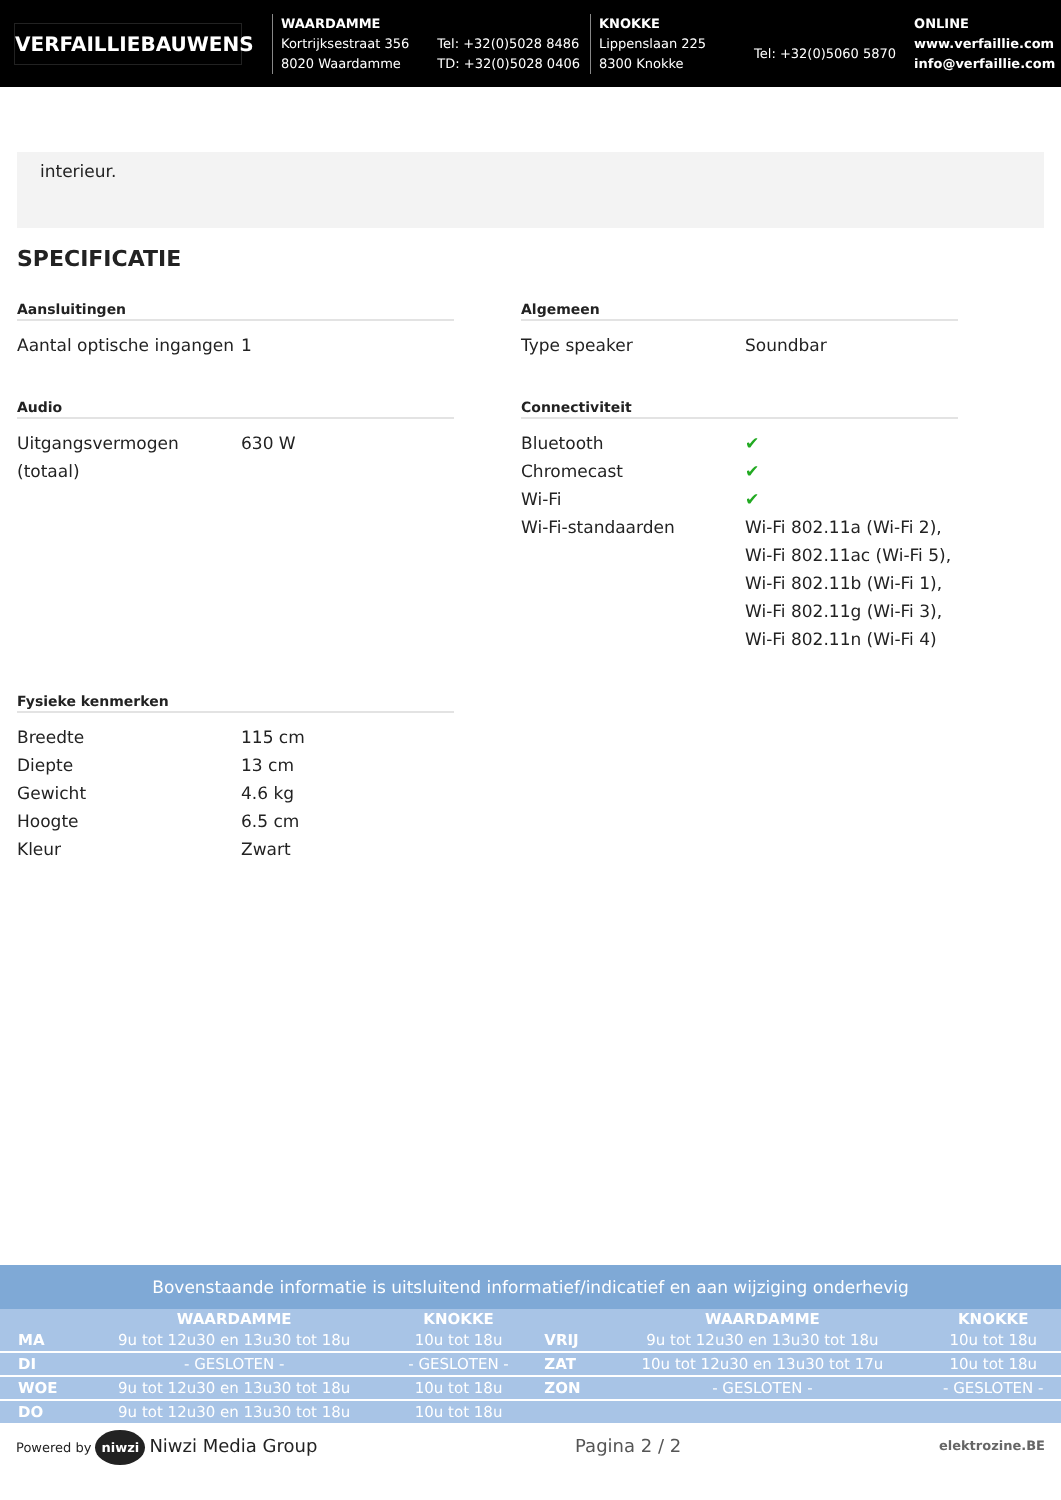VERFAILLIEBAUWENS
WAARDAMME
Kortrijksestraat 356
8020 Waardamme
Tel: +32(0)5028 8486
TD: +32(0)5028 0406
KNOKKE
Lippenslaan 225
8300 Knokke
Tel: +32(0)5060 5870
ONLINE
www.verfaillie.com
info@verfaillie.com
interieur.
SPECIFICATIE
Aansluitingen
| Aantal optische ingangen | 1 |
Algemeen
| Type speaker | Soundbar |
Audio
| Uitgangsvermogen (totaal) | 630 W |
Connectiviteit
| Bluetooth | ✔ |
| Chromecast | ✔ |
| Wi-Fi | ✔ |
| Wi-Fi-standaarden | Wi-Fi 802.11a (Wi-Fi 2), Wi-Fi 802.11ac (Wi-Fi 5), Wi-Fi 802.11b (Wi-Fi 1), Wi-Fi 802.11g (Wi-Fi 3), Wi-Fi 802.11n (Wi-Fi 4) |
Fysieke kenmerken
| Breedte | 115 cm |
| Diepte | 13 cm |
| Gewicht | 4.6 kg |
| Hoogte | 6.5 cm |
| Kleur | Zwart |
Bovenstaande informatie is uitsluitend informatief/indicatief en aan wijziging onderhevig
| | WAARDAMME | KNOKKE | | WAARDAMME | KNOKKE |
| --- | --- | --- | --- | --- | --- |
| MA | 9u tot 12u30 en 13u30 tot 18u | 10u tot 18u | VRIJ | 9u tot 12u30 en 13u30 tot 18u | 10u tot 18u |
| DI | - GESLOTEN - | - GESLOTEN - | ZAT | 10u tot 12u30 en 13u30 tot 17u | 10u tot 18u |
| WOE | 9u tot 12u30 en 13u30 tot 18u | 10u tot 18u | ZON | - GESLOTEN - | - GESLOTEN - |
| DO | 9u tot 12u30 en 13u30 tot 18u | 10u tot 18u | | | |
Powered by niwzi Niwzi Media Group Pagina 2 / 2 elektrozine.BE